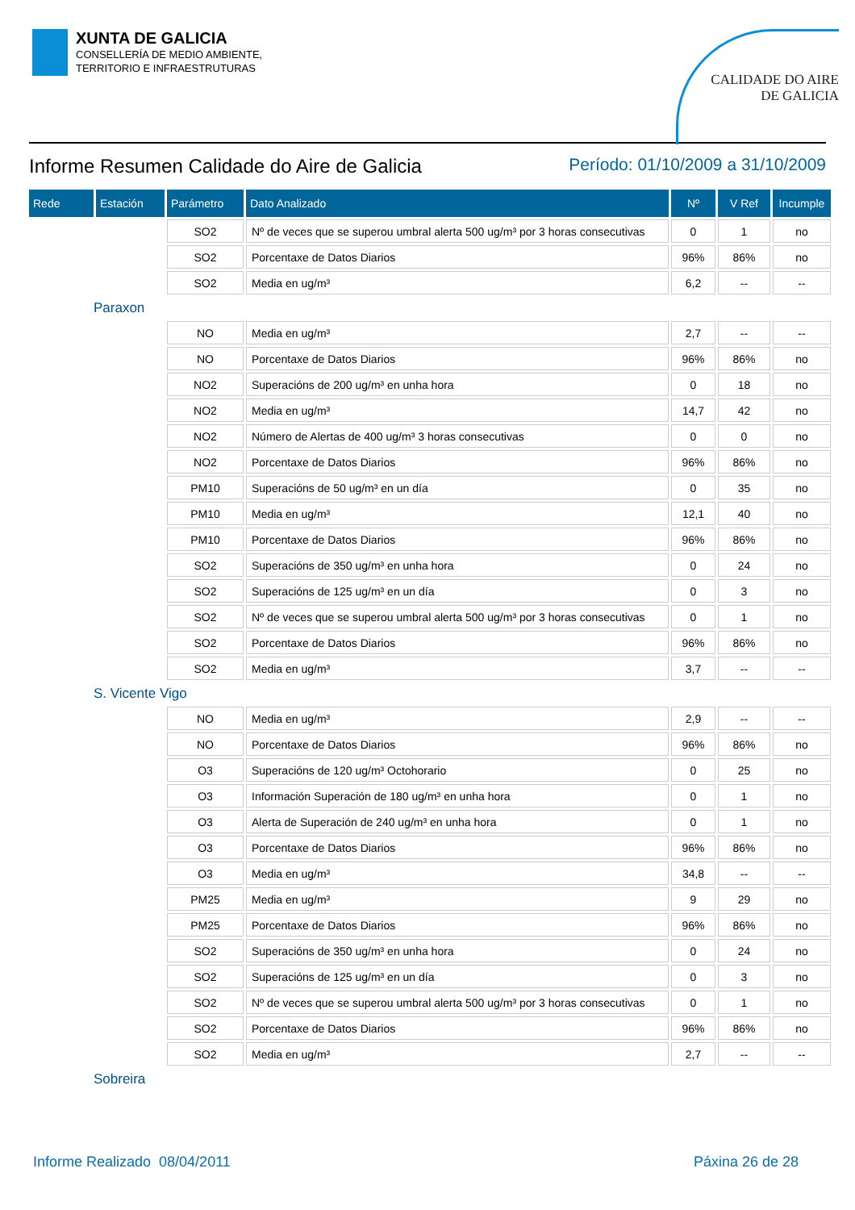XUNTA DE GALICIA
CONSELLERÍA DE MEDIO AMBIENTE,
TERRITORIO E INFRAESTRUTURAS
CALIDADE DO AIRE
DE GALICIA
Informe Resumen Calidade do Aire de Galicia Período: 01/10/2009 a 31/10/2009
| Rede | Estación | Parámetro | Dato Analizado | Nº | V Ref | Incumple |
| --- | --- | --- | --- | --- | --- | --- |
| | | SO2 | Nº de veces que se superou umbral alerta 500 ug/m³ por 3 horas consecutivas | 0 | 1 | no |
| | | SO2 | Porcentaxe de Datos Diarios | 96% | 86% | no |
| | | SO2 | Media en ug/m³ | 6,2 | -- | -- |
| Paraxon | | | | | | |
| | | NO | Media en ug/m³ | 2,7 | -- | -- |
| | | NO | Porcentaxe de Datos Diarios | 96% | 86% | no |
| | | NO2 | Superacións de 200 ug/m³ en unha hora | 0 | 18 | no |
| | | NO2 | Media en ug/m³ | 14,7 | 42 | no |
| | | NO2 | Número de Alertas de 400 ug/m³ 3 horas consecutivas | 0 | 0 | no |
| | | NO2 | Porcentaxe de Datos Diarios | 96% | 86% | no |
| | | PM10 | Superacións de 50 ug/m³ en un día | 0 | 35 | no |
| | | PM10 | Media en ug/m³ | 12,1 | 40 | no |
| | | PM10 | Porcentaxe de Datos Diarios | 96% | 86% | no |
| | | SO2 | Superacións de 350 ug/m³ en unha hora | 0 | 24 | no |
| | | SO2 | Superacións de 125 ug/m³ en un día | 0 | 3 | no |
| | | SO2 | Nº de veces que se superou umbral alerta 500 ug/m³ por 3 horas consecutivas | 0 | 1 | no |
| | | SO2 | Porcentaxe de Datos Diarios | 96% | 86% | no |
| | | SO2 | Media en ug/m³ | 3,7 | -- | -- |
| S. Vicente Vigo | | | | | | |
| | | NO | Media en ug/m³ | 2,9 | -- | -- |
| | | NO | Porcentaxe de Datos Diarios | 96% | 86% | no |
| | | O3 | Superacións de 120 ug/m³ Octohorario | 0 | 25 | no |
| | | O3 | Información Superación de 180 ug/m³ en unha hora | 0 | 1 | no |
| | | O3 | Alerta de Superación de 240 ug/m³ en unha hora | 0 | 1 | no |
| | | O3 | Porcentaxe de Datos Diarios | 96% | 86% | no |
| | | O3 | Media en ug/m³ | 34,8 | -- | -- |
| | | PM25 | Media en ug/m³ | 9 | 29 | no |
| | | PM25 | Porcentaxe de Datos Diarios | 96% | 86% | no |
| | | SO2 | Superacións de 350 ug/m³ en unha hora | 0 | 24 | no |
| | | SO2 | Superacións de 125 ug/m³ en un día | 0 | 3 | no |
| | | SO2 | Nº de veces que se superou umbral alerta 500 ug/m³ por 3 horas consecutivas | 0 | 1 | no |
| | | SO2 | Porcentaxe de Datos Diarios | 96% | 86% | no |
| | | SO2 | Media en ug/m³ | 2,7 | -- | -- |
| Sobreira | | | | | | |
Informe Realizado 08/04/2011 Páxina 26 de 28